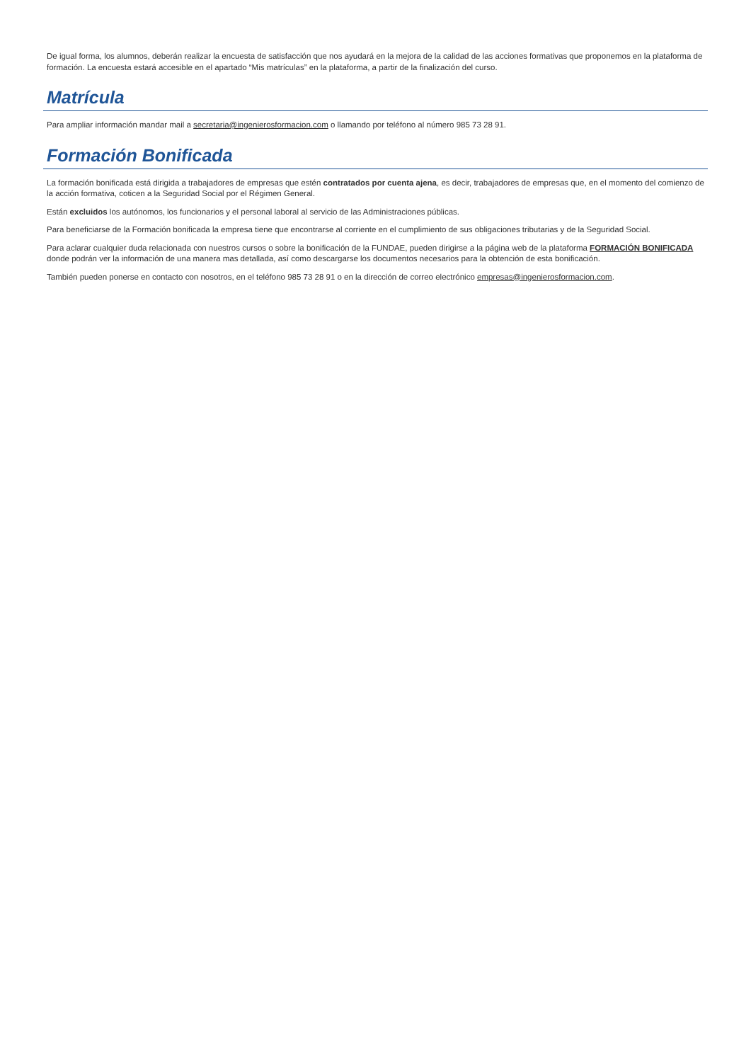De igual forma, los alumnos, deberán realizar la encuesta de satisfacción que nos ayudará en la mejora de la calidad de las acciones formativas que proponemos en la plataforma de formación. La encuesta estará accesible en el apartado “Mis matrículas” en la plataforma, a partir de la finalización del curso.
Matrícula
Para ampliar información mandar mail a secretaria@ingenierosformacion.com o llamando por teléfono al número 985 73 28 91.
Formación Bonificada
La formación bonificada está dirigida a trabajadores de empresas que estén contratados por cuenta ajena, es decir, trabajadores de empresas que, en el momento del comienzo de la acción formativa, coticen a la Seguridad Social por el Régimen General.
Están excluidos los autónomos, los funcionarios y el personal laboral al servicio de las Administraciones públicas.
Para beneficiarse de la Formación bonificada la empresa tiene que encontrarse al corriente en el cumplimiento de sus obligaciones tributarias y de la Seguridad Social.
Para aclarar cualquier duda relacionada con nuestros cursos o sobre la bonificación de la FUNDAE, pueden dirigirse a la página web de la plataforma FORMACIÓN BONIFICADA donde podrán ver la información de una manera mas detallada, así como descargarse los documentos necesarios para la obtención de esta bonificación.
También pueden ponerse en contacto con nosotros, en el teléfono 985 73 28 91 o en la dirección de correo electrónico empresas@ingenierosformacion.com.